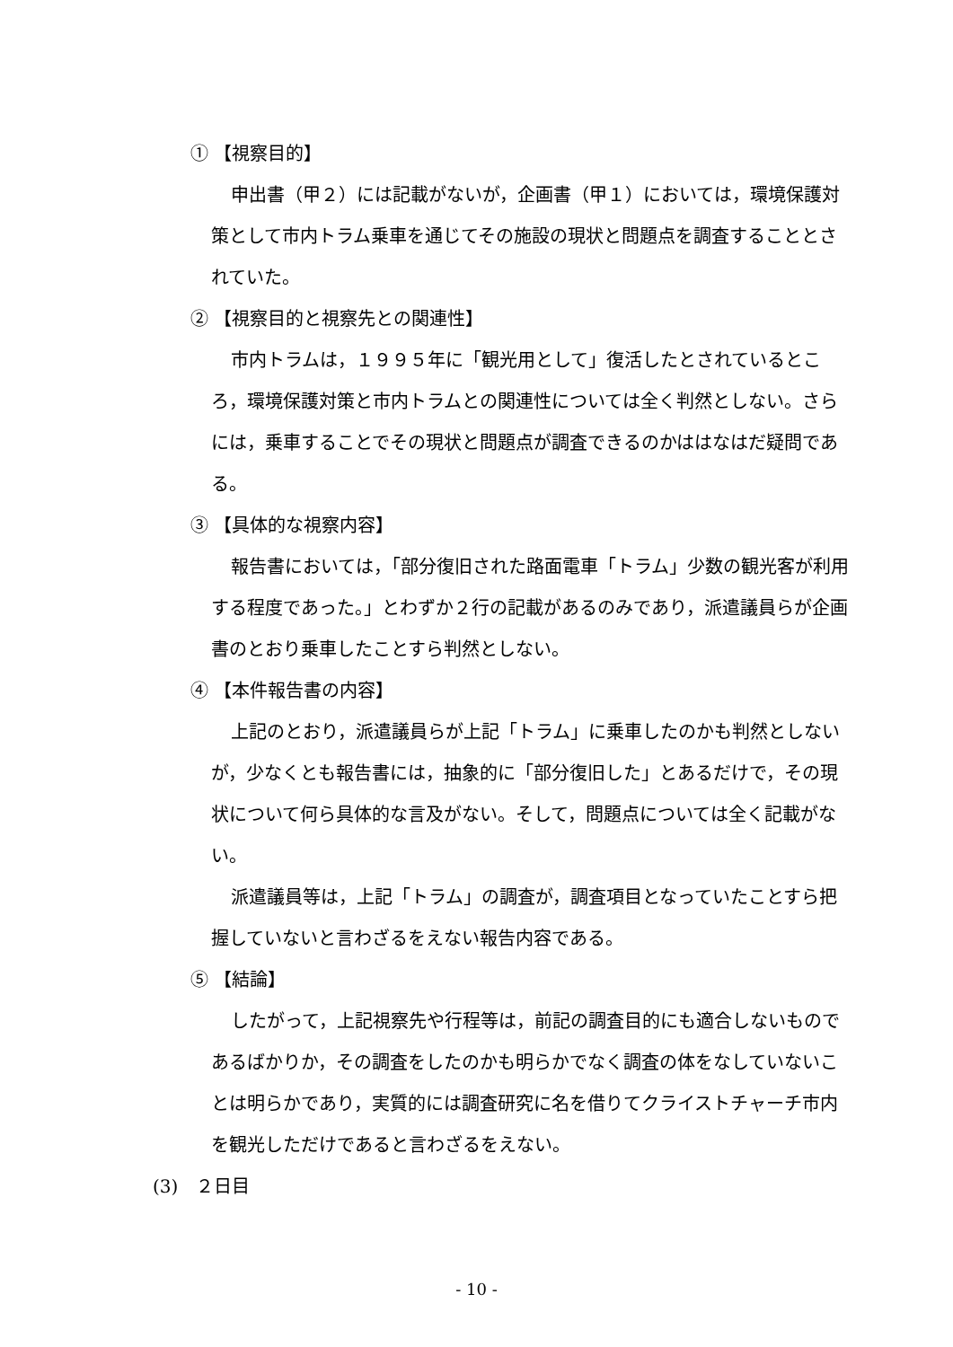① 【視察目的】
申出書（甲２）には記載がないが，企画書（甲１）においては，環境保護対策として市内トラム乗車を通じてその施設の現状と問題点を調査することとされていた。
② 【視察目的と視察先との関連性】
市内トラムは，１９９５年に「観光用として」復活したとされているところ，環境保護対策と市内トラムとの関連性については全く判然としない。さらには，乗車することでその現状と問題点が調査できるのかははなはだ疑問である。
③ 【具体的な視察内容】
報告書においては，「部分復旧された路面電車「トラム」少数の観光客が利用する程度であった。」とわずか２行の記載があるのみであり，派遣議員らが企画書のとおり乗車したことすら判然としない。
④ 【本件報告書の内容】
上記のとおり，派遣議員らが上記「トラム」に乗車したのかも判然としないが，少なくとも報告書には，抽象的に「部分復旧した」とあるだけで，その現状について何ら具体的な言及がない。そして，問題点については全く記載がない。
派遣議員等は，上記「トラム」の調査が，調査項目となっていたことすら把握していないと言わざるをえない報告内容である。
⑤ 【結論】
したがって，上記視察先や行程等は，前記の調査目的にも適合しないものであるばかりか，その調査をしたのかも明らかでなく調査の体をなしていないことは明らかであり，実質的には調査研究に名を借りてクライストチャーチ市内を観光しただけであると言わざるをえない。
(3)　２日目
- 10 -